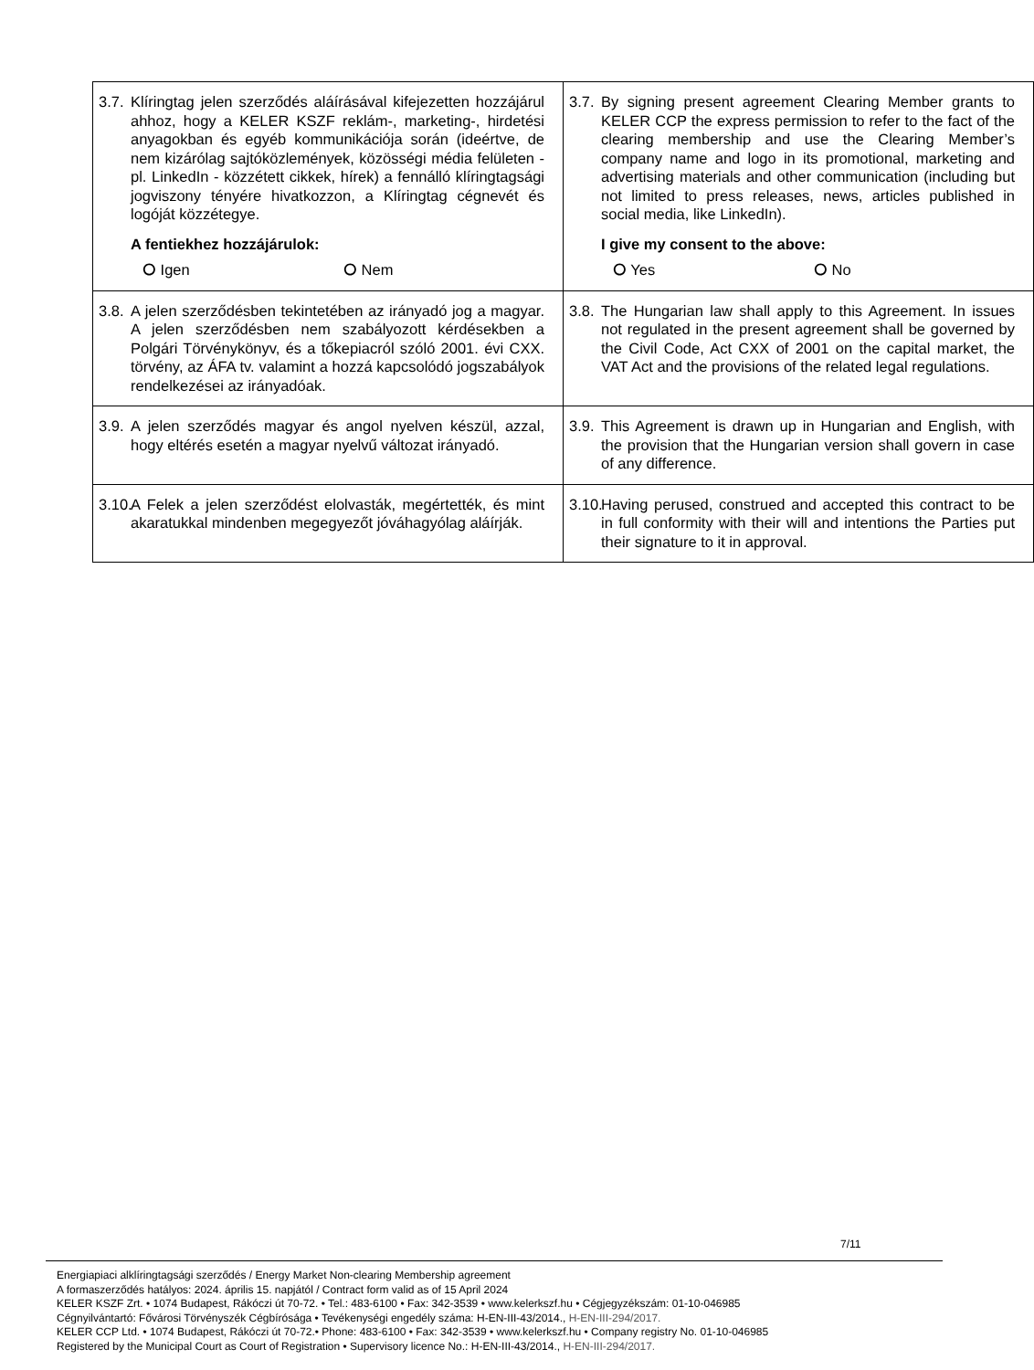| 3.7. Klíringtag jelen szerződés aláírásával kifejezetten hozzájárul ahhoz, hogy a KELER KSZF reklám-, marketing-, hirdetési anyagokban és egyéb kommunikációja során (ideértve, de nem kizárólag sajtóközlemények, közösségi média felületen - pl. LinkedIn - közzétett cikkek, hírek) a fennálló klíringtagsági jogviszony tényére hivatkozzon, a Klíringtag cégnevét és logóját közzétegye. A fentiekhez hozzájárulok: ⭘ Igen ⭘ Nem | 3.7. By signing present agreement Clearing Member grants to KELER CCP the express permission to refer to the fact of the clearing membership and use the Clearing Member’s company name and logo in its promotional, marketing and advertising materials and other communication (including but not limited to press releases, news, articles published in social media, like LinkedIn). I give my consent to the above: ⭘ Yes ⭘ No |
| 3.8. A jelen szerződésben tekintetében az irányadó jog a magyar. A jelen szerződésben nem szabályozott kérdésekben a Polgári Törvénykönyv, és a tőkepiacról szóló 2001. évi CXX. törvény, az ÁFA tv. valamint a hozzá kapcsolódó jogszabályok rendelkezései az irányadóak. | 3.8. The Hungarian law shall apply to this Agreement. In issues not regulated in the present agreement shall be governed by the Civil Code, Act CXX of 2001 on the capital market, the VAT Act and the provisions of the related legal regulations. |
| 3.9. A jelen szerződés magyar és angol nyelven készül, azzal, hogy eltérés esetén a magyar nyelvű változat irányadó. | 3.9. This Agreement is drawn up in Hungarian and English, with the provision that the Hungarian version shall govern in case of any difference. |
| 3.10. A Felek a jelen szerződést elolvasták, megértették, és mint akaratukkal mindenben megegyezőt jóváhagyólag aláírják. | 3.10. Having perused, construed and accepted this contract to be in full conformity with their will and intentions the Parties put their signature to it in approval. |
7/11
Energiapiaci alklíringtagsági szerződés / Energy Market Non-clearing Membership agreement
A formaszerződés hatályos: 2024. április 15. napjától / Contract form valid as of 15 April 2024
KELER KSZF Zrt. • 1074 Budapest, Rákóczi út 70-72. • Tel.: 483-6100 • Fax: 342-3539 • www.kelerkszf.hu • Cégjegyzékszám: 01-10-046985
Cégnyilvántartó: Fővárosi Törvényszék Cégbírósága • Tevékenységi engedély száma: H-EN-III-43/2014., H-EN-III-294/2017.
KELER CCP Ltd. • 1074 Budapest, Rákóczi út 70-72.• Phone: 483-6100 • Fax: 342-3539 • www.kelerkszf.hu • Company registry No. 01-10-046985
Registered by the Municipal Court as Court of Registration • Supervisory licence No.: H-EN-III-43/2014., H-EN-III-294/2017.